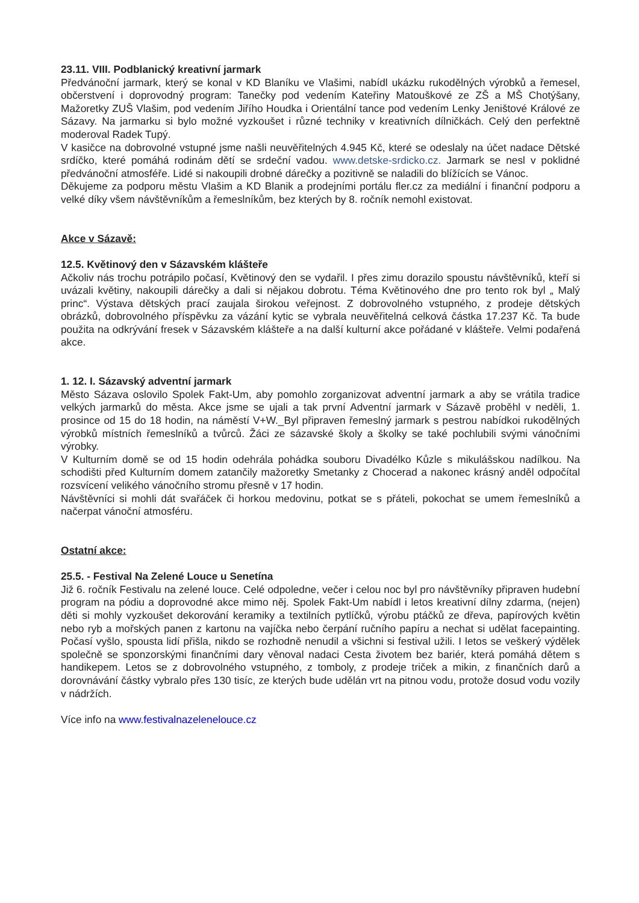23.11. VIII. Podblanický kreativní jarmark
Předvánoční jarmark, který se konal v KD Blaníku ve Vlašimi, nabídl ukázku rukodělných výrobků a řemesel, občerstvení i doprovodný program: Tanečky pod vedením Kateřiny Matouškové ze ZŠ a MŠ Chotýšany, Mažoretky ZUŠ Vlašim, pod vedením Jiřího Houdka i Orientální tance pod vedením Lenky Jeništové Králové ze Sázavy. Na jarmarku si bylo možné vyzkoušet i různé techniky v kreativních dílničkách. Celý den perfektně moderoval Radek Tupý.
V kasičce na dobrovolné vstupné jsme našli neuvěřitelných 4.945 Kč, které se odeslaly na účet nadace Dětské srdíčko, které pomáhá rodinám dětí se srdeční vadou. www.detske-srdicko.cz. Jarmark se nesl v poklidné předvánoční atmosféře. Lidé si nakoupili drobné dárečky a pozitivně se naladili do blížících se Vánoc.
Děkujeme za podporu městu Vlašim a KD Blanik a prodejními portálu fler.cz za mediální i finanční podporu a velké díky všem návštěvníkům a řemeslníkům, bez kterých by 8. ročník nemohl existovat.
Akce v Sázavě:
12.5. Květinový den v Sázavském klášteře
Ačkoliv nás trochu potrápilo počasí, Květinový den se vydařil. I přes zimu dorazilo spoustu návštěvníků, kteří si uvázali květiny, nakoupili dárečky a dali si nějakou dobrotu. Téma Květinového dne pro tento rok byl „ Malý princ“. Výstava dětských prací zaujala širokou veřejnost. Z dobrovolného vstupného, z prodeje dětských obrázků, dobrovolného příspěvku za vázání kytic se vybrala neuvěřitelná celková částka 17.237 Kč. Ta bude použita na odkrývání fresek v Sázavském klášteře a na další kulturní akce pořádané v klášteře. Velmi podařená akce.
1. 12. I. Sázavský adventní jarmark
Město Sázava oslovilo Spolek Fakt-Um, aby pomohlo zorganizovat adventní jarmark a aby se vrátila tradice velkých jarmarků do města. Akce jsme se ujali a tak první Adventní jarmark v Sázavě proběhl v neděli, 1. prosince od 15 do 18 hodin, na náměstí V+W._Byl připraven řemeslný jarmark s pestrou nabídkoi rukodělných výrobků místních řemeslníků a tvůrců. Žáci ze sázavské školy a školky se také pochlubili svými vánočními výrobky.
V Kulturním domě se od 15 hodin odehrála pohádka souboru Divadélko Kůzle s mikulášskou nadílkou. Na schodišti před Kulturním domem zatančily mažoretky Smetanky z Chocerad a nakonec krásný anděl odpočítal rozsvícení velikého vánočního stromu přesně v 17 hodin.
Návštěvníci si mohli dát svařáček či horkou medovinu, potkat se s přáteli, pokochat se umem řemeslníků a načerpat vánoční atmosféru.
Ostatní akce:
25.5. - Festival Na Zelené Louce u Senetína
Již 6. ročník Festivalu na zelené louce. Celé odpoledne, večer i celou noc byl pro návštěvníky připraven hudební program na pódiu a doprovodné akce mimo něj. Spolek Fakt-Um nabídl i letos kreativní dílny zdarma, (nejen) děti si mohly vyzkoušet dekorování keramiky a textilních pytlíčků, výrobu ptáčků ze dřeva, papírových květin nebo ryb a mořských panen z kartonu na vajíčka nebo čerpání ručního papíru a nechat si udělat facepainting. Počasí vyšlo, spousta lidí přišla, nikdo se rozhodně nenudil a všichni si festival užili. I letos se veškerý výdělek společně se sponzorskými finančními dary věnoval nadaci Cesta životem bez bariér, která pomáhá dětem s handikepem. Letos se z dobrovolného vstupného, z tomboly, z prodeje triček a mikin, z finančních darů a dorovnávání částky vybralo přes 130 tisíc, ze kterých bude udělán vrt na pitnou vodu, protože dosud vodu vozily v nádržích.
Více info na www.festivalnazelenelouce.cz